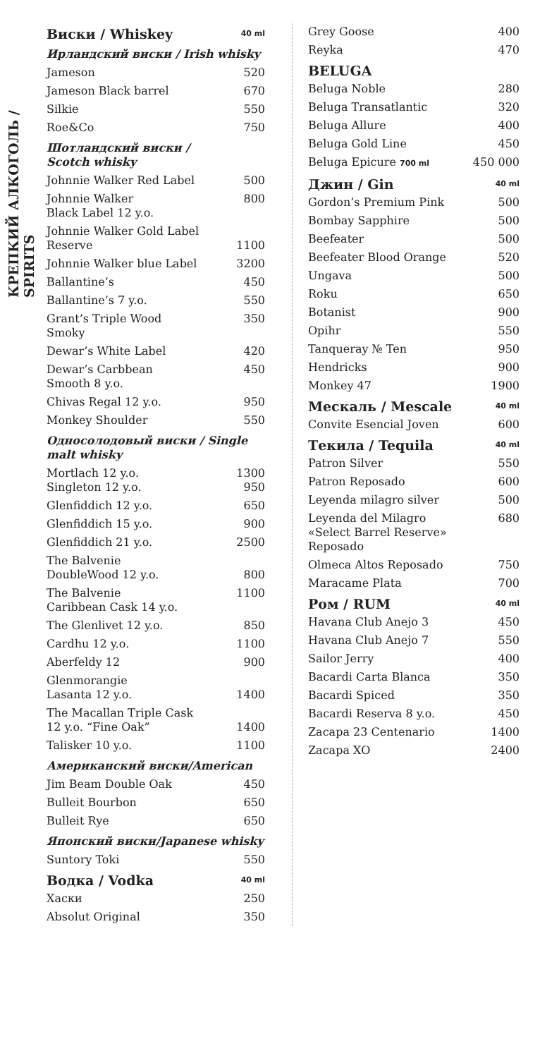КРЕПКИЙ АЛКОГОЛЬ / SPIRITS
| Виски / Whiskey | 40 ml |
| Ирландский виски / Irish whisky | |
| Jameson | 520 |
| Jameson Black barrel | 670 |
| Silkie | 550 |
| Roe&Co | 750 |
| Шотландский виски / Scotch whisky | |
| Johnnie Walker Red Label | 500 |
| Johnnie Walker Black Label 12 y.o. | 800 |
| Johnnie Walker Gold Label Reserve | 1100 |
| Johnnie Walker blue Label | 3200 |
| Ballantine’s | 450 |
| Ballantine’s 7 y.o. | 550 |
| Grant’s Triple Wood Smoky | 350 |
| Dewar’s White Label | 420 |
| Dewar’s Carbbean Smooth 8 y.o. | 450 |
| Chivas Regal 12 y.o. | 950 |
| Monkey Shoulder | 550 |
| Односолодовый виски / Single malt whisky | |
| Mortlach 12 y.o. Singleton 12 y.o. | 1300 950 |
| Glenfiddich 12 y.o. | 650 |
| Glenfiddich 15 y.o. | 900 |
| Glenfiddich 21 y.o. | 2500 |
| The Balvenie DoubleWood 12 y.o. | 800 |
| The Balvenie Caribbean Cask 14 y.o. | 1100 |
| The Glenlivet 12 y.o. | 850 |
| Cardhu 12 y.o. | 1100 |
| Aberfeldy 12 | 900 |
| Glenmorangie Lasanta 12 y.o. | 1400 |
| The Macallan Triple Cask 12 y.o. “Fine Oak” | 1400 |
| Talisker 10 y.o. | 1100 |
| Американский виски/American | |
| Jim Beam Double Oak | 450 |
| Bulleit Bourbon | 650 |
| Bulleit Rye | 650 |
| Японский виски/Japanese whisky | |
| Suntory Toki | 550 |
| Водка / Vodka | 40 ml |
| Хаски | 250 |
| Absolut Original | 350 |
| Grey Goose | 400 |
| Reyka | 470 |
| BELUGA | |
| Beluga Noble | 280 |
| Beluga Transatlantic | 320 |
| Beluga Allure | 400 |
| Beluga Gold Line | 450 |
| Beluga Epicure 700 ml | 450 000 |
| Джин / Gin | 40 ml |
| Gordon’s Premium Pink | 500 |
| Bombay Sapphire | 500 |
| Beefeater | 500 |
| Beefeater Blood Orange | 520 |
| Ungava | 500 |
| Roku | 650 |
| Botanist | 900 |
| Opihr | 550 |
| Tanqueray № Ten | 950 |
| Hendricks | 900 |
| Monkey 47 | 1900 |
| Мескаль / Mescale | 40 ml |
| Convite Esencial Joven | 600 |
| Текила / Tequila | 40 ml |
| Patron Silver | 550 |
| Patron Reposado | 600 |
| Leyenda milagro silver | 500 |
| Leyenda del Milagro «Select Barrel Reserve» Reposado | 680 |
| Olmeca Altos Reposado | 750 |
| Maracame Plata | 700 |
| Ром / RUM | 40 ml |
| Havana Club Anejo 3 | 450 |
| Havana Club Anejo 7 | 550 |
| Sailor Jerry | 400 |
| Bacardi Carta Blanca | 350 |
| Bacardi Spiced | 350 |
| Bacardi Reserva 8 y.o. | 450 |
| Zacapa 23 Centenario | 1400 |
| Zacapa XO | 2400 |